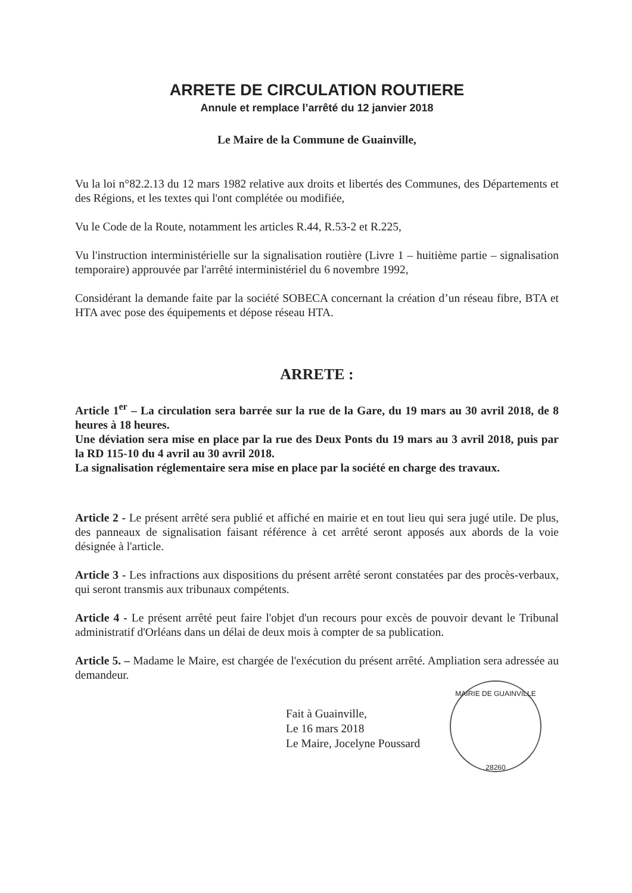ARRETE DE CIRCULATION ROUTIERE
Annule et remplace l’arrêté du 12 janvier 2018
Le Maire de la Commune de Guainville,
Vu la loi n°82.2.13 du 12 mars 1982 relative aux droits et libertés des Communes, des Départements et des Régions, et les textes qui l'ont complétée ou modifiée,
Vu le Code de la Route, notamment les articles R.44, R.53-2 et R.225,
Vu l'instruction interministérielle sur la signalisation routière (Livre 1 – huitième partie – signalisation temporaire) approuvée par l'arrêté interministériel du 6 novembre 1992,
Considérant la demande faite par la société SOBECA concernant la création d’un réseau fibre, BTA et HTA avec pose des équipements et dépose réseau HTA.
ARRETE :
Article 1<sup>er</sup> – La circulation sera barrée sur la rue de la Gare, du 19 mars au 30 avril 2018, de 8 heures à 18 heures.
Une déviation sera mise en place par la rue des Deux Ponts du 19 mars au 3 avril 2018, puis par la RD 115-10 du 4 avril au 30 avril 2018.
La signalisation réglementaire sera mise en place par la société en charge des travaux.
Article 2 - Le présent arrêté sera publié et affiché en mairie et en tout lieu qui sera jugé utile. De plus, des panneaux de signalisation faisant référence à cet arrêté seront apposés aux abords de la voie désignée à l'article.
Article 3 - Les infractions aux dispositions du présent arrêté seront constatées par des procès-verbaux, qui seront transmis aux tribunaux compétents.
Article 4 - Le présent arrêté peut faire l'objet d'un recours pour excès de pouvoir devant le Tribunal administratif d'Orléans dans un délai de deux mois à compter de sa publication.
Article 5. – Madame le Maire, est chargée de l'exécution du présent arrêté. Ampliation sera adressée au demandeur.
Fait à Guainville,
Le 16 mars 2018
Le Maire, Jocelyne Poussard
MAIRIE DE GUAINVILLE
28260